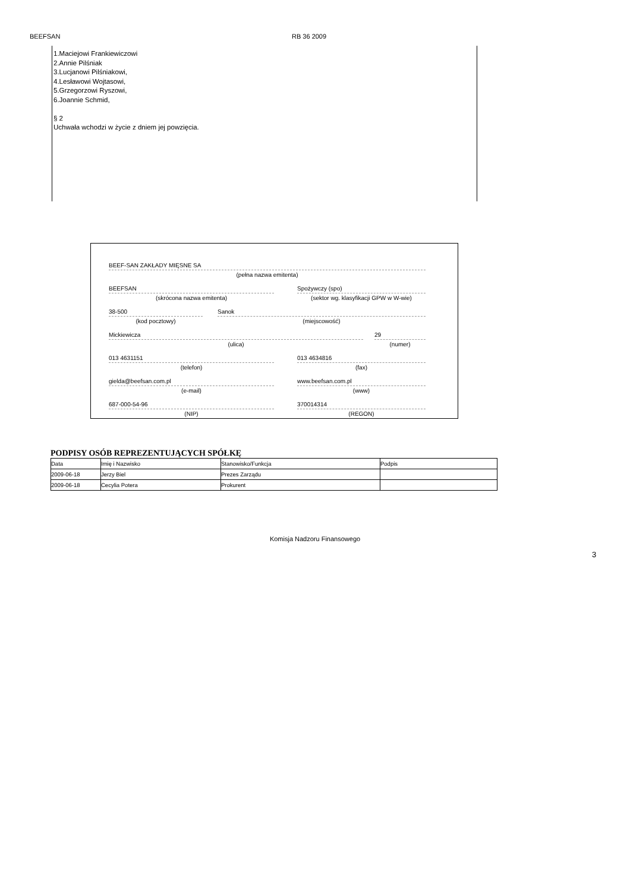BEEFSAN RB 36 2009
1.Maciejowi Frankiewiczowi
2.Annie Pilśniak
3.Lucjanowi Pilśniakowi,
4.Lesławowi Wojtasowi,
5.Grzegorzowi Ryszowi,
6.Joannie Schmid,
§ 2
Uchwała wchodzi w życie z dniem jej powzięcia.
BEEF-SAN ZAKŁADY MIĘSNE SA
(pełna nazwa emitenta)
BEEFSAN
(skrócona nazwa emitenta)
Spożywczy (spo)
(sektor wg. klasyfikacji GPW w W-wie)
38-500
(kod pocztowy)
Sanok
(miejscowość)
Mickiewicza
(ulica)
29
(numer)
013 4631151
(telefon)
013 4634816
(fax)
gielda@beefsan.com.pl
(e-mail)
www.beefsan.com.pl
(www)
687-000-54-96
(NIP)
370014314
(REGON)
PODPISY OSÓB REPREZENTUJĄCYCH SPÓŁKĘ
| Data | Imię i Nazwisko | Stanowisko/Funkcja | Podpis |
| --- | --- | --- | --- |
| 2009-06-18 | Jerzy Biel | Prezes Zarządu | |
| 2009-06-18 | Cecylia Potera | Prokurent | |
Komisja Nadzoru Finansowego
3